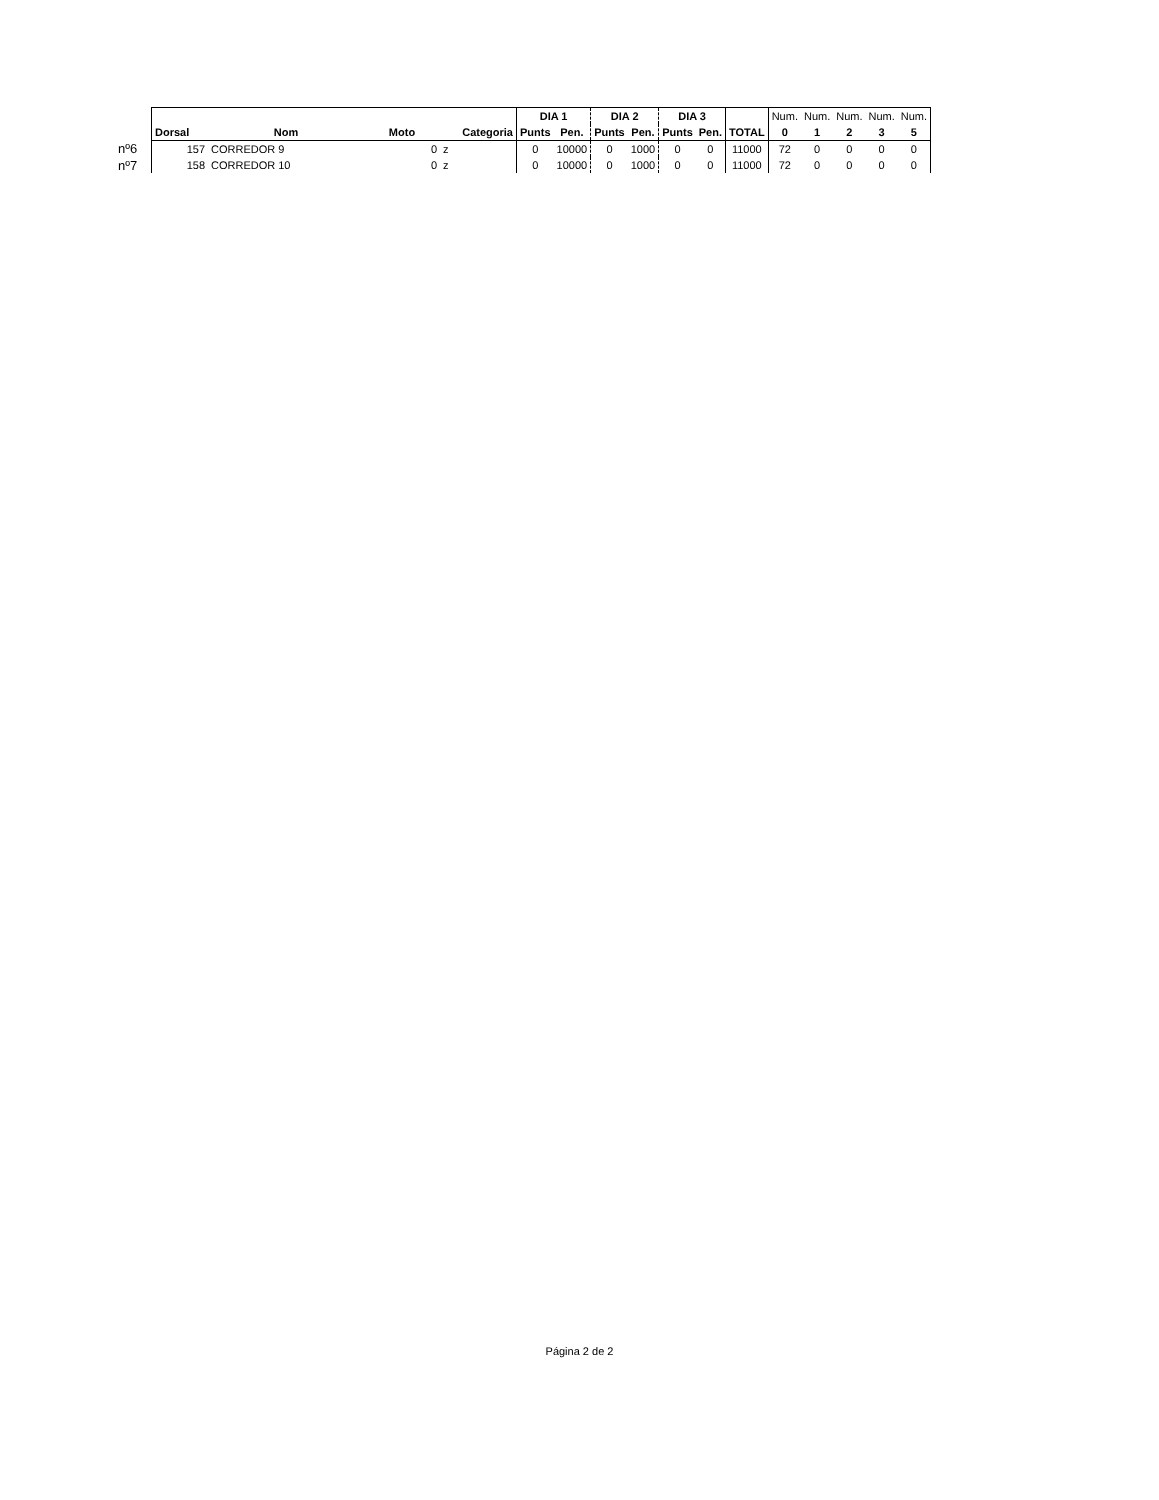| | | | | | DIA 1 | | DIA 2 | | DIA 3 | | | Num. | Num. | Num. | Num. | Num. |
| | Dorsal | Nom | Moto | Categoria | Punts | Pen. | Punts | Pen. | Punts | Pen. | TOTAL | 0 | 1 | 2 | 3 | 5 |
| nº6 | 157 | CORREDOR 9 | 0 | z | 0 | 10000 | 0 | 1000 | 0 | 0 | 11000 | 72 | 0 | 0 | 0 | 0 |
| nº7 | 158 | CORREDOR 10 | 0 | z | 0 | 10000 | 0 | 1000 | 0 | 0 | 11000 | 72 | 0 | 0 | 0 | 0 |
Página 2 de 2